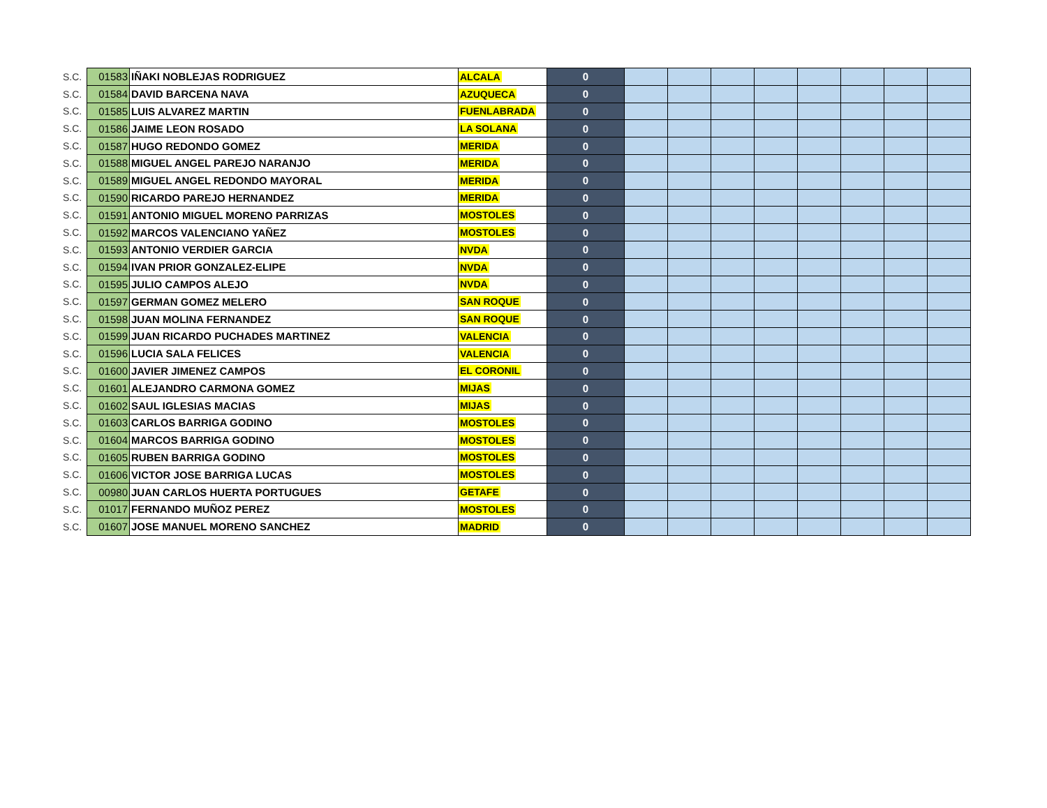| S.C. | 01583 | IÑAKI NOBLEJAS RODRIGUEZ | ALCALA | 0 | | | | | | | | |
| S.C. | 01584 | DAVID BARCENA NAVA | AZUQUECA | 0 | | | | | | | | |
| S.C. | 01585 | LUIS ALVAREZ MARTIN | FUENLABRADA | 0 | | | | | | | | |
| S.C. | 01586 | JAIME LEON ROSADO | LA SOLANA | 0 | | | | | | | | |
| S.C. | 01587 | HUGO REDONDO GOMEZ | MERIDA | 0 | | | | | | | | |
| S.C. | 01588 | MIGUEL ANGEL PAREJO NARANJO | MERIDA | 0 | | | | | | | | |
| S.C. | 01589 | MIGUEL ANGEL REDONDO MAYORAL | MERIDA | 0 | | | | | | | | |
| S.C. | 01590 | RICARDO PAREJO HERNANDEZ | MERIDA | 0 | | | | | | | | |
| S.C. | 01591 | ANTONIO MIGUEL MORENO PARRIZAS | MOSTOLES | 0 | | | | | | | | |
| S.C. | 01592 | MARCOS VALENCIANO YAÑEZ | MOSTOLES | 0 | | | | | | | | |
| S.C. | 01593 | ANTONIO VERDIER GARCIA | NVDA | 0 | | | | | | | | |
| S.C. | 01594 | IVAN PRIOR GONZALEZ-ELIPE | NVDA | 0 | | | | | | | | |
| S.C. | 01595 | JULIO CAMPOS ALEJO | NVDA | 0 | | | | | | | | |
| S.C. | 01597 | GERMAN GOMEZ MELERO | SAN ROQUE | 0 | | | | | | | | |
| S.C. | 01598 | JUAN MOLINA FERNANDEZ | SAN ROQUE | 0 | | | | | | | | |
| S.C. | 01599 | JUAN RICARDO PUCHADES MARTINEZ | VALENCIA | 0 | | | | | | | | |
| S.C. | 01596 | LUCIA SALA FELICES | VALENCIA | 0 | | | | | | | | |
| S.C. | 01600 | JAVIER JIMENEZ CAMPOS | EL CORONIL | 0 | | | | | | | | |
| S.C. | 01601 | ALEJANDRO CARMONA GOMEZ | MIJAS | 0 | | | | | | | | |
| S.C. | 01602 | SAUL IGLESIAS MACIAS | MIJAS | 0 | | | | | | | | |
| S.C. | 01603 | CARLOS BARRIGA GODINO | MOSTOLES | 0 | | | | | | | | |
| S.C. | 01604 | MARCOS BARRIGA GODINO | MOSTOLES | 0 | | | | | | | | |
| S.C. | 01605 | RUBEN BARRIGA GODINO | MOSTOLES | 0 | | | | | | | | |
| S.C. | 01606 | VICTOR JOSE BARRIGA LUCAS | MOSTOLES | 0 | | | | | | | | |
| S.C. | 00980 | JUAN CARLOS HUERTA PORTUGUES | GETAFE | 0 | | | | | | | | |
| S.C. | 01017 | FERNANDO MUÑOZ PEREZ | MOSTOLES | 0 | | | | | | | | |
| S.C. | 01607 | JOSE MANUEL MORENO SANCHEZ | MADRID | 0 | | | | | | | | |